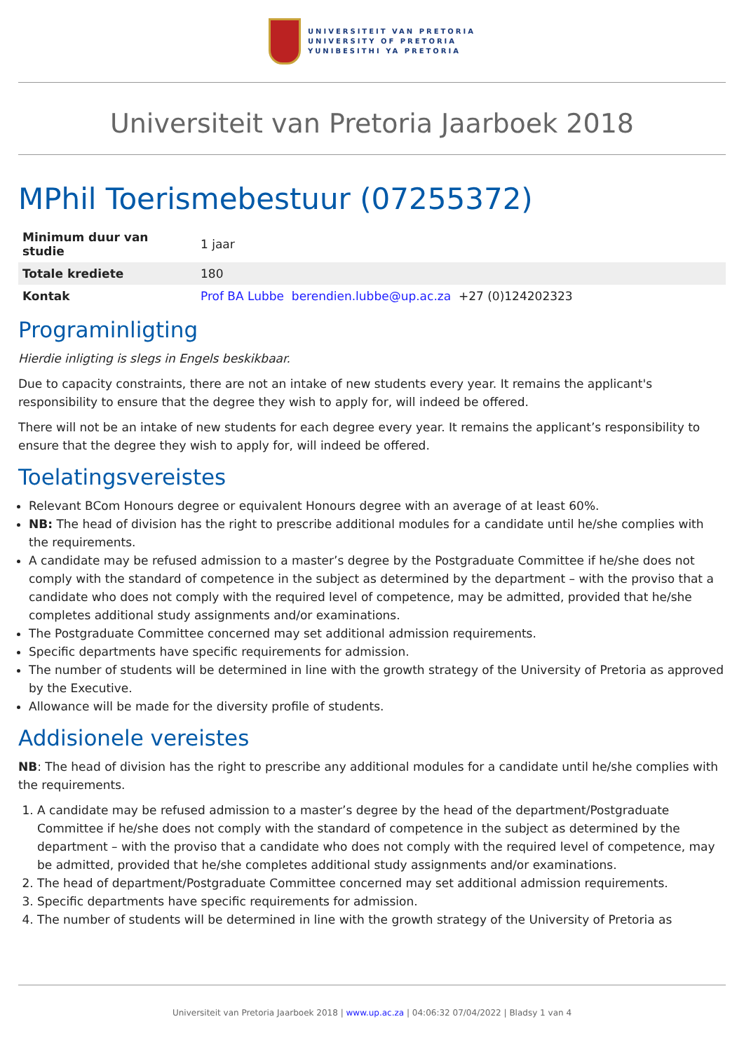UNIVERSITEIT VAN PRETORIA
UNIVERSITY OF PRETORIA
YUNIBESITHI YA PRETORIA
Universiteit van Pretoria Jaarboek 2018
MPhil Toerismebestuur (07255372)
| Minimum duur van studie | 1 jaar |
| Totale krediete | 180 |
| Kontak | Prof BA Lubbe berendien.lubbe@up.ac.za +27 (0)124202323 |
Programinligting
Hierdie inligting is slegs in Engels beskikbaar.
Due to capacity constraints, there are not an intake of new students every year. It remains the applicant's responsibility to ensure that the degree they wish to apply for, will indeed be offered.
There will not be an intake of new students for each degree every year. It remains the applicant’s responsibility to ensure that the degree they wish to apply for, will indeed be offered.
Toelatingsvereistes
Relevant BCom Honours degree or equivalent Honours degree with an average of at least 60%.
NB: The head of division has the right to prescribe additional modules for a candidate until he/she complies with the requirements.
A candidate may be refused admission to a master’s degree by the Postgraduate Committee if he/she does not comply with the standard of competence in the subject as determined by the department – with the proviso that a candidate who does not comply with the required level of competence, may be admitted, provided that he/she completes additional study assignments and/or examinations.
The Postgraduate Committee concerned may set additional admission requirements.
Specific departments have specific requirements for admission.
The number of students will be determined in line with the growth strategy of the University of Pretoria as approved by the Executive.
Allowance will be made for the diversity profile of students.
Addisionele vereistes
NB: The head of division has the right to prescribe any additional modules for a candidate until he/she complies with the requirements.
1. A candidate may be refused admission to a master’s degree by the head of the department/Postgraduate Committee if he/she does not comply with the standard of competence in the subject as determined by the department – with the proviso that a candidate who does not comply with the required level of competence, may be admitted, provided that he/she completes additional study assignments and/or examinations.
2. The head of department/Postgraduate Committee concerned may set additional admission requirements.
3. Specific departments have specific requirements for admission.
4. The number of students will be determined in line with the growth strategy of the University of Pretoria as
Universiteit van Pretoria Jaarboek 2018 | www.up.ac.za | 04:06:32 07/04/2022 | Bladsy 1 van 4